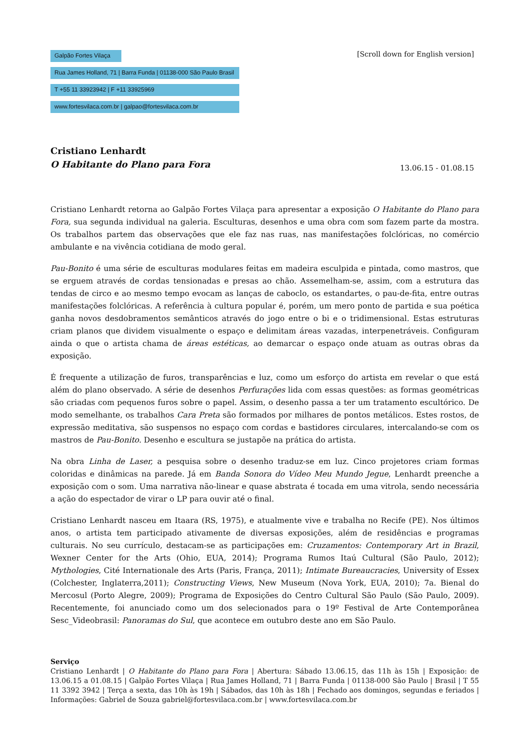Galpão Fortes Vilaça
Rua James Holland, 71 | Barra Funda | 01138-000 São Paulo Brasil
T +55 11 33923942 | F +11 33925969
www.fortesvilaca.com.br | galpao@fortesvilaca.com.br
[Scroll down for English version]
Cristiano Lenhardt
O Habitante do Plano para Fora
13.06.15 - 01.08.15
Cristiano Lenhardt retorna ao Galpão Fortes Vilaça para apresentar a exposição O Habitante do Plano para Fora, sua segunda individual na galeria. Esculturas, desenhos e uma obra com som fazem parte da mostra. Os trabalhos partem das observações que ele faz nas ruas, nas manifestações folclóricas, no comércio ambulante e na vivência cotidiana de modo geral.
Pau-Bonito é uma série de esculturas modulares feitas em madeira esculpida e pintada, como mastros, que se erguem através de cordas tensionadas e presas ao chão. Assemelham-se, assim, com a estrutura das tendas de circo e ao mesmo tempo evocam as lanças de caboclo, os estandartes, o pau-de-fita, entre outras manifestações folclóricas. A referência à cultura popular é, porém, um mero ponto de partida e sua poética ganha novos desdobramentos semânticos através do jogo entre o bi e o tridimensional. Estas estruturas criam planos que dividem visualmente o espaço e delimitam áreas vazadas, interpenetráveis. Configuram ainda o que o artista chama de áreas estéticas, ao demarcar o espaço onde atuam as outras obras da exposição.
É frequente a utilização de furos, transparências e luz, como um esforço do artista em revelar o que está além do plano observado. A série de desenhos Perfurações lida com essas questões: as formas geométricas são criadas com pequenos furos sobre o papel. Assim, o desenho passa a ter um tratamento escultórico. De modo semelhante, os trabalhos Cara Preta são formados por milhares de pontos metálicos. Estes rostos, de expressão meditativa, são suspensos no espaço com cordas e bastidores circulares, intercalando-se com os mastros de Pau-Bonito. Desenho e escultura se justapõe na prática do artista.
Na obra Linha de Laser, a pesquisa sobre o desenho traduz-se em luz. Cinco projetores criam formas coloridas e dinâmicas na parede. Já em Banda Sonora do Vídeo Meu Mundo Jegue, Lenhardt preenche a exposição com o som. Uma narrativa não-linear e quase abstrata é tocada em uma vitrola, sendo necessária a ação do espectador de virar o LP para ouvir até o final.
Cristiano Lenhardt nasceu em Itaara (RS, 1975), e atualmente vive e trabalha no Recife (PE). Nos últimos anos, o artista tem participado ativamente de diversas exposições, além de residências e programas culturais. No seu currículo, destacam-se as participações em: Cruzamentos: Contemporary Art in Brazil, Wexner Center for the Arts (Ohio, EUA, 2014); Programa Rumos Itaú Cultural (São Paulo, 2012); Mythologies, Cité Internationale des Arts (Paris, França, 2011); Intimate Bureaucracies, University of Essex (Colchester, Inglaterra,2011); Constructing Views, New Museum (Nova York, EUA, 2010); 7a. Bienal do Mercosul (Porto Alegre, 2009); Programa de Exposições do Centro Cultural São Paulo (São Paulo, 2009). Recentemente, foi anunciado como um dos selecionados para o 19º Festival de Arte Contemporânea Sesc_Videobrasil: Panoramas do Sul, que acontece em outubro deste ano em São Paulo.
Serviço
Cristiano Lenhardt | O Habitante do Plano para Fora | Abertura: Sábado 13.06.15, das 11h às 15h | Exposição: de 13.06.15 a 01.08.15 | Galpão Fortes Vilaça | Rua James Holland, 71 | Barra Funda | 01138-000 São Paulo | Brasil | T 55 11 3392 3942 | Terça a sexta, das 10h às 19h | Sábados, das 10h às 18h | Fechado aos domingos, segundas e feriados | Informações: Gabriel de Souza gabriel@fortesvilaca.com.br | www.fortesvilaca.com.br